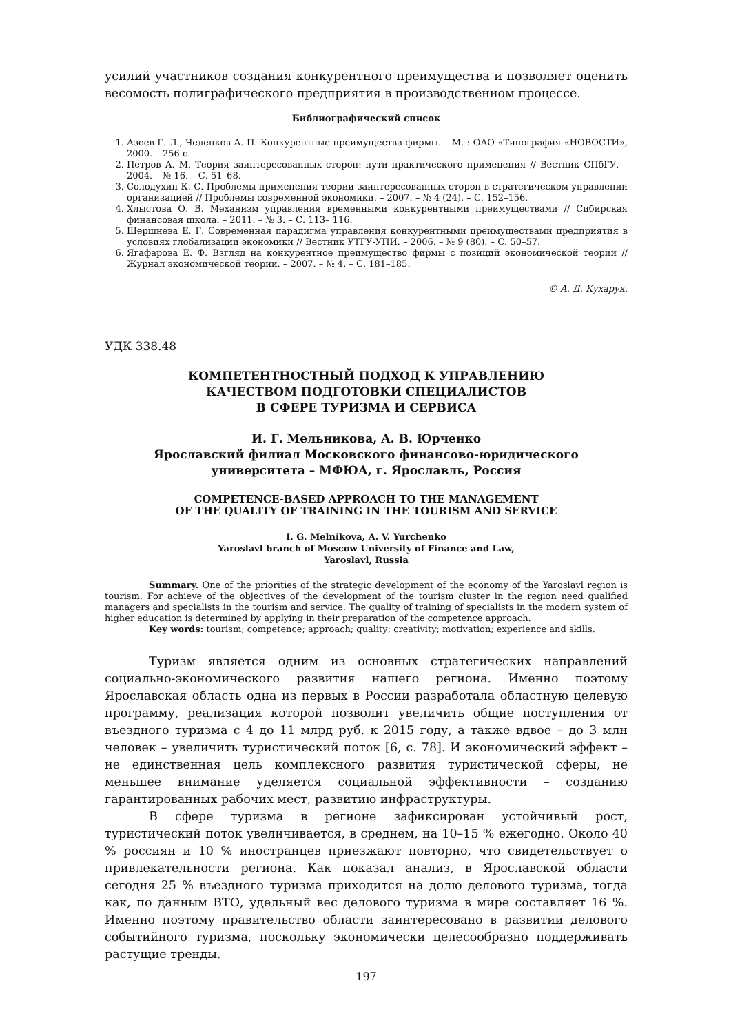усилий участников создания конкурентного преимущества и позволяет оценить весомость полиграфического предприятия в производственном процессе.
Библиографический список
1. Азоев Г. Л., Челенков А. П. Конкурентные преимущества фирмы. – М. : ОАО «Типография «НОВОСТИ», 2000. – 256 с.
2. Петров А. М. Теория заинтересованных сторон: пути практического применения // Вестник СПбГУ. – 2004. – № 16. – С. 51–68.
3. Солодухин К. С. Проблемы применения теории заинтересованных сторон в стратегическом управлении организацией // Проблемы современной экономики. – 2007. – № 4 (24). – С. 152–156.
4. Хлыстова О. В. Механизм управления временными конкурентными преимуществами // Сибирская финансовая школа. – 2011. – № 3. – С. 113– 116.
5. Шершнева Е. Г. Современная парадигма управления конкурентными преимуществами предприятия в условиях глобализации экономики // Вестник УТГУ-УПИ. – 2006. – № 9 (80). – С. 50–57.
6. Ягафарова Е. Ф. Взгляд на конкурентное преимущество фирмы с позиций экономической теории // Журнал экономической теории. – 2007. – № 4. – С. 181–185.
© А. Д. Кухарук.
УДК 338.48
КОМПЕТЕНТНОСТНЫЙ ПОДХОД К УПРАВЛЕНИЮ
КАЧЕСТВОМ ПОДГОТОВКИ СПЕЦИАЛИСТОВ
В СФЕРЕ ТУРИЗМА И СЕРВИСА
И. Г. Мельникова, А. В. Юрченко
Ярославский филиал Московского финансово-юридического
университета – МФЮА, г. Ярославль, Россия
COMPETENCE-BASED APPROACH TO THE MANAGEMENT
OF THE QUALITY OF TRAINING IN THE TOURISM AND SERVICE
I. G. Melnikova, A. V. Yurchenko
Yaroslavl branch of Moscow University of Finance and Law,
Yaroslavl, Russia
Summary. One of the priorities of the strategic development of the economy of the Yaroslavl region is tourism. For achieve of the objectives of the development of the tourism cluster in the region need qualified managers and specialists in the tourism and service. The quality of training of specialists in the modern system of higher education is determined by applying in their preparation of the competence approach.
Key words: tourism; competence; approach; quality; creativity; motivation; experience and skills.
Туризм является одним из основных стратегических направлений социально-экономического развития нашего региона. Именно поэтому Ярославская область одна из первых в России разработала областную целевую программу, реализация которой позволит увеличить общие поступления от въездного туризма с 4 до 11 млрд руб. к 2015 году, а также вдвое – до 3 млн человек – увеличить туристический поток [6, с. 78]. И экономический эффект – не единственная цель комплексного развития туристической сферы, не меньшее внимание уделяется социальной эффективности – созданию гарантированных рабочих мест, развитию инфраструктуры.
В сфере туризма в регионе зафиксирован устойчивый рост, туристический поток увеличивается, в среднем, на 10–15 % ежегодно. Около 40 % россиян и 10 % иностранцев приезжают повторно, что свидетельствует о привлекательности региона. Как показал анализ, в Ярославской области сегодня 25 % въездного туризма приходится на долю делового туризма, тогда как, по данным ВТО, удельный вес делового туризма в мире составляет 16 %. Именно поэтому правительство области заинтересовано в развитии делового событийного туризма, поскольку экономически целесообразно поддерживать растущие тренды.
197